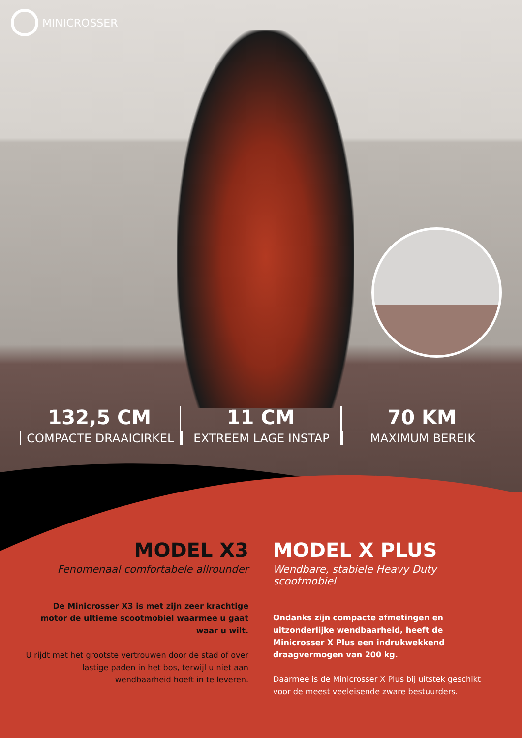MINICROSSER
132,5 CM
COMPACTE DRAAICIRKEL
11 CM
EXTREEM LAGE INSTAP
70 KM
MAXIMUM BEREIK
MODEL X3
Fenomenaal comfortabele allrounder
De Minicrosser X3 is met zijn zeer krachtige motor de ultieme scootmobiel waarmee u gaat waar u wilt.
U rijdt met het grootste vertrouwen door de stad of over lastige paden in het bos, terwijl u niet aan wendbaarheid hoeft in te leveren.
MODEL X PLUS
Wendbare, stabiele Heavy Duty scootmobiel
Ondanks zijn compacte afmetingen en uitzonderlijke wendbaarheid, heeft de Minicrosser X Plus een indrukwekkend draagvermogen van 200 kg.
Daarmee is de Minicrosser X Plus bij uitstek geschikt voor de meest veeleisende zware bestuurders.